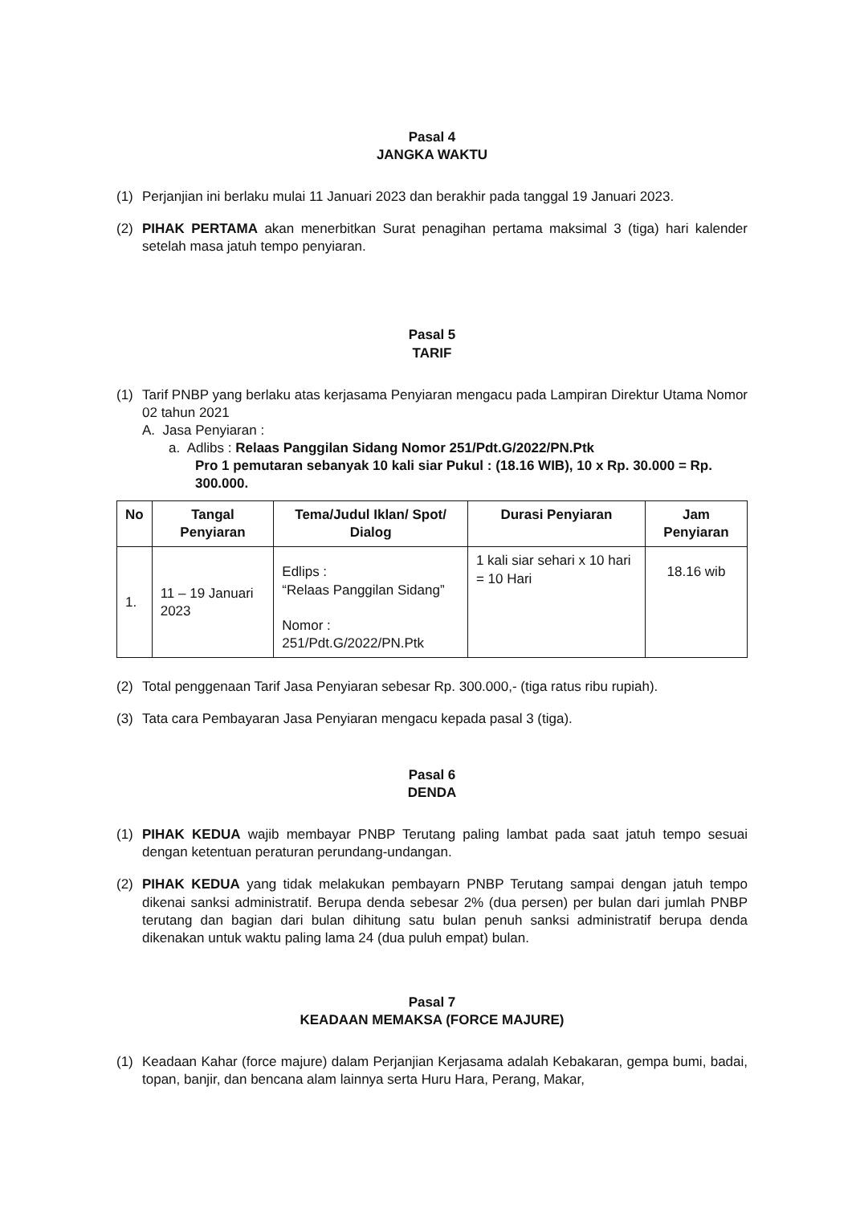Pasal 4
JANGKA WAKTU
(1) Perjanjian ini berlaku mulai 11 Januari 2023 dan berakhir pada tanggal 19 Januari 2023.
(2) PIHAK PERTAMA akan menerbitkan Surat penagihan pertama maksimal 3 (tiga) hari kalender setelah masa jatuh tempo penyiaran.
Pasal 5
TARIF
(1) Tarif PNBP yang berlaku atas kerjasama Penyiaran mengacu pada Lampiran Direktur Utama Nomor 02 tahun 2021
A. Jasa Penyiaran :
a. Adlibs : Relaas Panggilan Sidang Nomor 251/Pdt.G/2022/PN.Ptk
Pro 1 pemutaran sebanyak 10 kali siar Pukul : (18.16 WIB), 10 x Rp. 30.000 = Rp. 300.000.
| No | Tangal Penyiaran | Tema/Judul Iklan/ Spot/ Dialog | Durasi Penyiaran | Jam Penyiaran |
| --- | --- | --- | --- | --- |
| 1. | 11 – 19 Januari 2023 | Edlips : “Relaas Panggilan Sidang” Nomor : 251/Pdt.G/2022/PN.Ptk | 1 kali siar sehari x 10 hari = 10 Hari | 18.16 wib |
(2) Total penggenaan Tarif Jasa Penyiaran sebesar Rp. 300.000,- (tiga ratus ribu rupiah).
(3) Tata cara Pembayaran Jasa Penyiaran mengacu kepada pasal 3 (tiga).
Pasal 6
DENDA
(1) PIHAK KEDUA wajib membayar PNBP Terutang paling lambat pada saat jatuh tempo sesuai dengan ketentuan peraturan perundang-undangan.
(2) PIHAK KEDUA yang tidak melakukan pembayarn PNBP Terutang sampai dengan jatuh tempo dikenai sanksi administratif. Berupa denda sebesar 2% (dua persen) per bulan dari jumlah PNBP terutang dan bagian dari bulan dihitung satu bulan penuh sanksi administratif berupa denda dikenakan untuk waktu paling lama 24 (dua puluh empat) bulan.
Pasal 7
KEADAAN MEMAKSA (FORCE MAJURE)
(1) Keadaan Kahar (force majure) dalam Perjanjian Kerjasama adalah Kebakaran, gempa bumi, badai, topan, banjir, dan bencana alam lainnya serta Huru Hara, Perang, Makar,